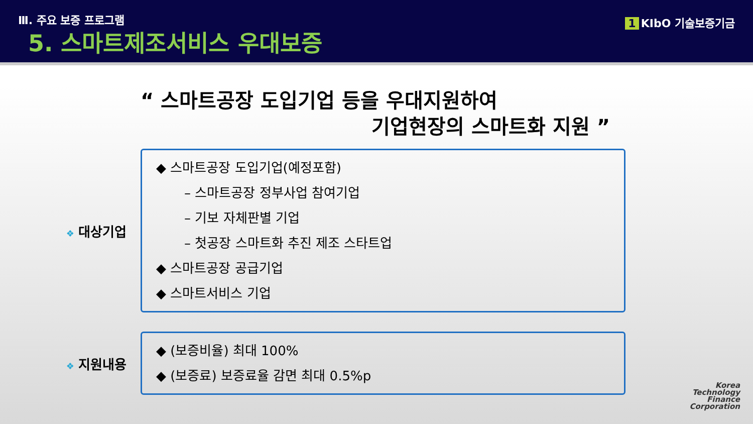Ⅲ. 주요 보증 프로그램
5. 스마트제조서비스 우대보증
1 KIbO 기술보증기금
“ 스마트공장 도입기업 등을 우대지원하여
기업현장의 스마트화 지원 ”
❖ 대상기업
◆ 스마트공장 도입기업(예정포함)
– 스마트공장 정부사업 참여기업
– 기보 자체판별 기업
– 첫공장 스마트화 추진 제조 스타트업
◆ 스마트공장 공급기업
◆ 스마트서비스 기업
❖ 지원내용
◆ (보증비율) 최대 100%
◆ (보증료) 보증료율 감면 최대 0.5%p
Korea
Technology
Finance
Corporation